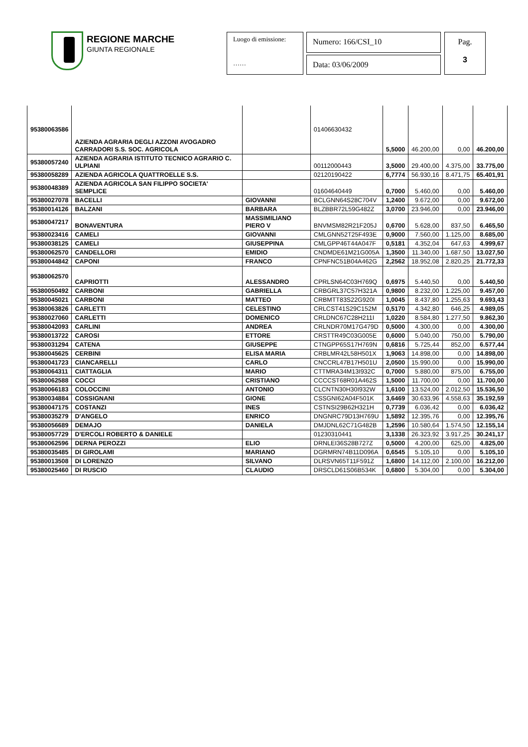REGIONE MARCHE
GIUNTA REGIONALE
Luogo di emissione:
……
Numero: 166/CSI_10
Data: 03/06/2009
Pag.
3
| 95380063586 | AZIENDA AGRARIA DEGLI AZZONI AVOGADRO CARRADORI S.S. SOC. AGRICOLA | | 01406630432 | 5,5000 | 46.200,00 | 0,00 | 46.200,00 |
| 95380057240 | AZIENDA AGRARIA ISTITUTO TECNICO AGRARIO C. ULPIANI | | 00112000443 | 3,5000 | 29.400,00 | 4.375,00 | 33.775,00 |
| 95380058289 | AZIENDA AGRICOLA QUATTROELLE S.S. | | 02120190422 | 6,7774 | 56.930,16 | 8.471,75 | 65.401,91 |
| 95380048389 | AZIENDA AGRICOLA SAN FILIPPO SOCIETA' SEMPLICE | | 01604640449 | 0,7000 | 5.460,00 | 0,00 | 5.460,00 |
| 95380027078 | BACELLI | GIOVANNI | BCLGNN64S28C704V | 1,2400 | 9.672,00 | 0,00 | 9.672,00 |
| 95380014126 | BALZANI | BARBARA | BLZBBR72L59G482Z | 3,0700 | 23.946,00 | 0,00 | 23.946,00 |
| 95380047217 | BONAVENTURA | MASSIMILIANO PIERO V | BNVMSM82R21F205J | 0,6700 | 5.628,00 | 837,50 | 6.465,50 |
| 95380023416 | CAMELI | GIOVANNI | CMLGNN52T25F493E | 0,9000 | 7.560,00 | 1.125,00 | 8.685,00 |
| 95380038125 | CAMELI | GIUSEPPINA | CMLGPP46T44A047F | 0,5181 | 4.352,04 | 647,63 | 4.999,67 |
| 95380062570 | CANDELLORI | EMIDIO | CNDMDE61M21G005A | 1,3500 | 11.340,00 | 1.687,50 | 13.027,50 |
| 95380044842 | CAPONI | FRANCO | CPNFNC51B04A462G | 2,2562 | 18.952,08 | 2.820,25 | 21.772,33 |
| 95380062570 | CAPRIOTTI | ALESSANDRO | CPRLSN64C03H769Q | 0,6975 | 5.440,50 | 0,00 | 5.440,50 |
| 95380050492 | CARBONI | GABRIELLA | CRBGRL37C57H321A | 0,9800 | 8.232,00 | 1.225,00 | 9.457,00 |
| 95380045021 | CARBONI | MATTEO | CRBMTT83S22G920I | 1,0045 | 8.437,80 | 1.255,63 | 9.693,43 |
| 95380063826 | CARLETTI | CELESTINO | CRLCST41S29C152M | 0,5170 | 4.342,80 | 646,25 | 4.989,05 |
| 95380027060 | CARLETTI | DOMENICO | CRLDNC67C28H211I | 1,0220 | 8.584,80 | 1.277,50 | 9.862,30 |
| 95380042093 | CARLINI | ANDREA | CRLNDR70M17G479D | 0,5000 | 4.300,00 | 0,00 | 4.300,00 |
| 95380013722 | CAROSI | ETTORE | CRSTTR49C03G005E | 0,6000 | 5.040,00 | 750,00 | 5.790,00 |
| 95380031294 | CATENA | GIUSEPPE | CTNGPP65S17H769N | 0,6816 | 5.725,44 | 852,00 | 6.577,44 |
| 95380045625 | CERBINI | ELISA MARIA | CRBLMR42L58H501X | 1,9063 | 14.898,00 | 0,00 | 14.898,00 |
| 95380041723 | CIANCARELLI | CARLO | CNCCRL47B17H501U | 2,0500 | 15.990,00 | 0,00 | 15.990,00 |
| 95380064311 | CIATTAGLIA | MARIO | CTTMRA34M13I932C | 0,7000 | 5.880,00 | 875,00 | 6.755,00 |
| 95380062588 | COCCI | CRISTIANO | CCCCST68R01A462S | 1,5000 | 11.700,00 | 0,00 | 11.700,00 |
| 95380066183 | COLOCCINI | ANTONIO | CLCNTN30H30I932W | 1,6100 | 13.524,00 | 2.012,50 | 15.536,50 |
| 95380034884 | COSSIGNANI | GIONE | CSSGNI62A04F501K | 3,6469 | 30.633,96 | 4.558,63 | 35.192,59 |
| 95380047175 | COSTANZI | INES | CSTNSI29B62H321H | 0,7739 | 6.036,42 | 0,00 | 6.036,42 |
| 95380035279 | D'ANGELO | ENRICO | DNGNRC79D13H769U | 1,5892 | 12.395,76 | 0,00 | 12.395,76 |
| 95380056689 | DEMAJO | DANIELA | DMJDNL62C71G482B | 1,2596 | 10.580,64 | 1.574,50 | 12.155,14 |
| 95380057729 | D'ERCOLI ROBERTO & DANIELE | | 01230310441 | 3,1338 | 26.323,92 | 3.917,25 | 30.241,17 |
| 95380062596 | DERNA PEROZZI | ELIO | DRNLEI36S28B727Z | 0,5000 | 4.200,00 | 625,00 | 4.825,00 |
| 95380035485 | DI GIROLAMI | MARIANO | DGRMRN74B11D096A | 0,6545 | 5.105,10 | 0,00 | 5.105,10 |
| 95380013508 | DI LORENZO | SILVANO | DLRSVN65T11F591Z | 1,6800 | 14.112,00 | 2.100,00 | 16.212,00 |
| 95380025460 | DI RUSCIO | CLAUDIO | DRSCLD61S06B534K | 0,6800 | 5.304,00 | 0,00 | 5.304,00 |